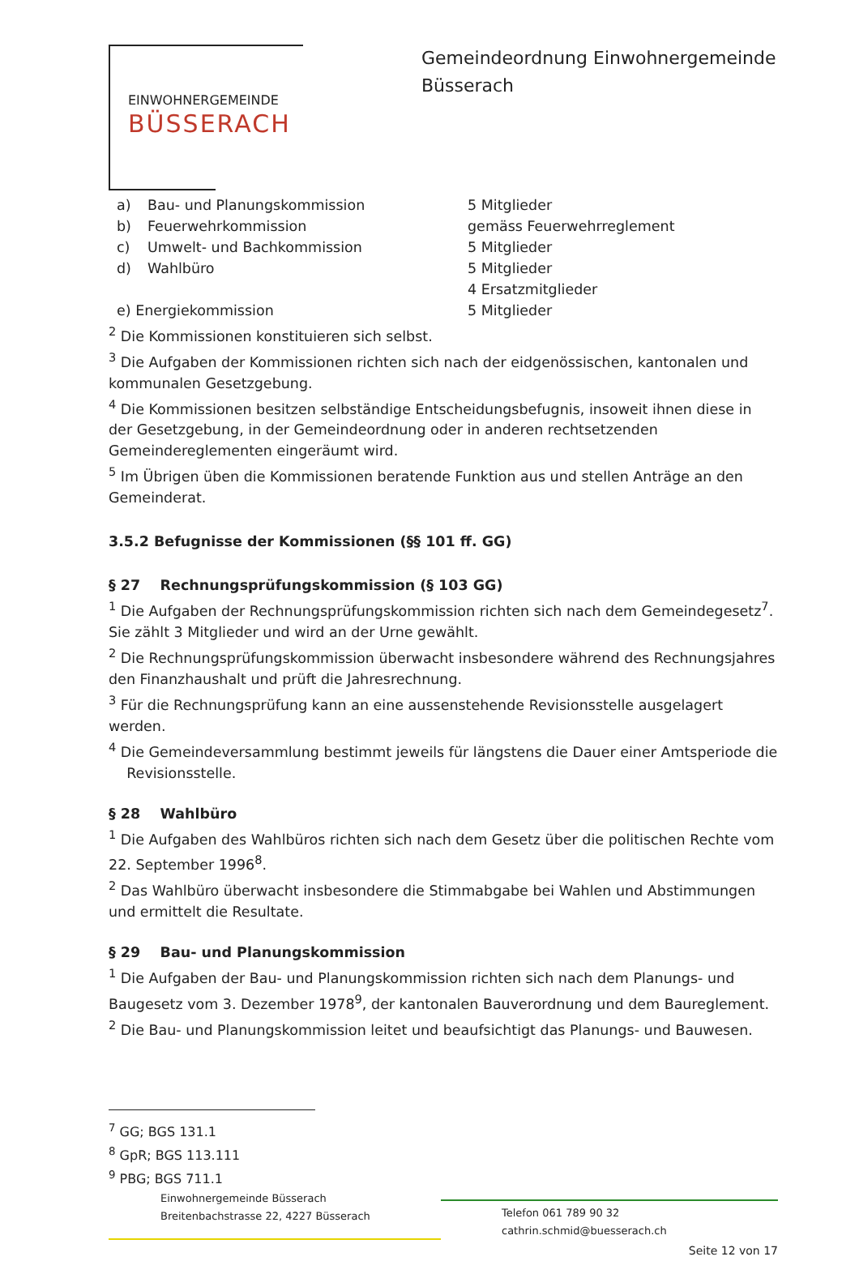EINWOHNERGEMEINDE
BÜSSERACH
Gemeindeordnung Einwohnergemeinde Büsserach
| a) | Bau- und Planungskommission | 5 Mitglieder |
| b) | Feuerwehrkommission | gemäss Feuerwehrreglement |
| c) | Umwelt- und Bachkommission | 5 Mitglieder |
| d) | Wahlbüro | 5 Mitglieder 4 Ersatzmitglieder |
| e) Energiekommission | | 5 Mitglieder |
<sup>2</sup> Die Kommissionen konstituieren sich selbst.
<sup>3</sup> Die Aufgaben der Kommissionen richten sich nach der eidgenössischen, kantonalen und kommunalen Gesetzgebung.
<sup>4</sup> Die Kommissionen besitzen selbständige Entscheidungsbefugnis, insoweit ihnen diese in der Gesetzgebung, in der Gemeindeordnung oder in anderen rechtsetzenden Gemeindereglementen eingeräumt wird.
<sup>5</sup> Im Übrigen üben die Kommissionen beratende Funktion aus und stellen Anträge an den Gemeinderat.
3.5.2 Befugnisse der Kommissionen (§§ 101 ff. GG)
§ 27 Rechnungsprüfungskommission (§ 103 GG)
<sup>1</sup> Die Aufgaben der Rechnungsprüfungskommission richten sich nach dem Gemeindegesetz<sup>7</sup>. Sie zählt 3 Mitglieder und wird an der Urne gewählt.
<sup>2</sup> Die Rechnungsprüfungskommission überwacht insbesondere während des Rechnungsjahres den Finanzhaushalt und prüft die Jahresrechnung.
<sup>3</sup> Für die Rechnungsprüfung kann an eine aussenstehende Revisionsstelle ausgelagert werden.
<sup>4</sup> Die Gemeindeversammlung bestimmt jeweils für längstens die Dauer einer Amtsperiode die
Revisionsstelle.
§ 28 Wahlbüro
<sup>1</sup> Die Aufgaben des Wahlbüros richten sich nach dem Gesetz über die politischen Rechte vom 22. September 1996<sup>8</sup>.
<sup>2</sup> Das Wahlbüro überwacht insbesondere die Stimmabgabe bei Wahlen und Abstimmungen und ermittelt die Resultate.
§ 29 Bau- und Planungskommission
<sup>1</sup> Die Aufgaben der Bau- und Planungskommission richten sich nach dem Planungs- und Baugesetz vom 3. Dezember 1978<sup>9</sup>, der kantonalen Bauverordnung und dem Baureglement.
<sup>2</sup> Die Bau- und Planungskommission leitet und beaufsichtigt das Planungs- und Bauwesen.
<sup>7</sup> GG; BGS 131.1
<sup>8</sup> GpR; BGS 113.111
<sup>9</sup> PBG; BGS 711.1
Einwohnergemeinde Büsserach
Breitenbachstrasse 22, 4227 Büsserach
Telefon 061 789 90 32
cathrin.schmid@buesserach.ch
Seite 12 von 17